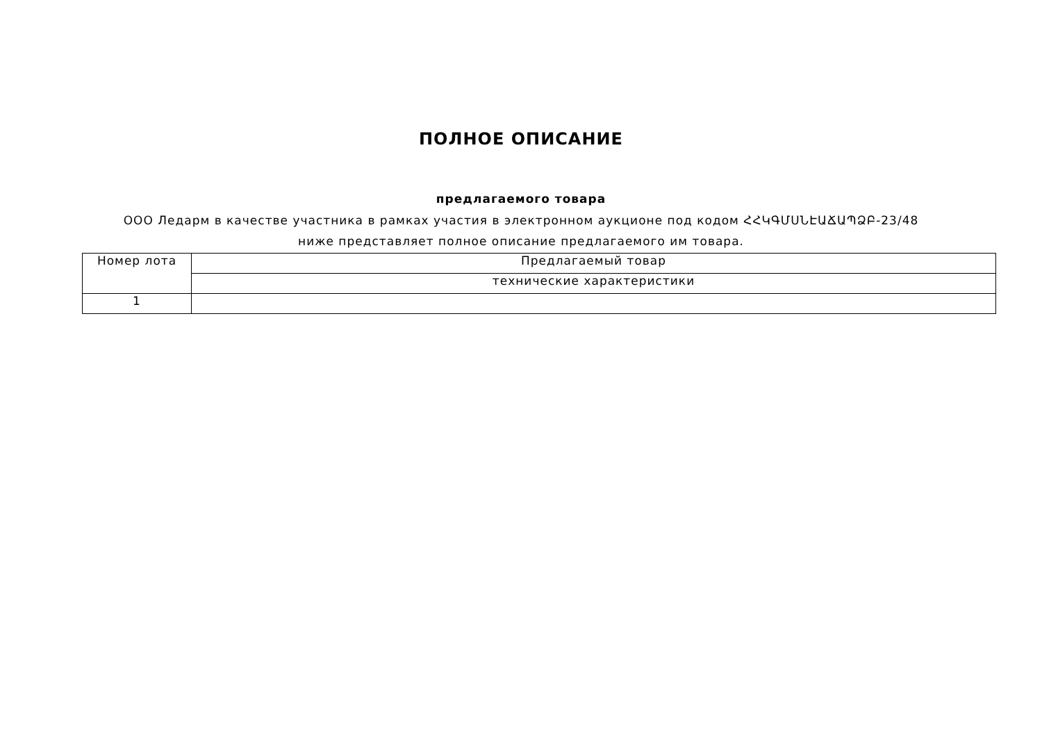ПОЛНОЕ ОПИСАНИЕ
предлагаемого товара
ООО Ледарм в качестве участника в рамках участия в электронном аукционе под кодом ՀՀԿԳՄՍՆԷԱՃԱՊՁԲ-23/48 ниже представляет полное описание предлагаемого им товара.
| Номер лота | Предлагаемый товар |
| | технические характеристики |
| 1 | |